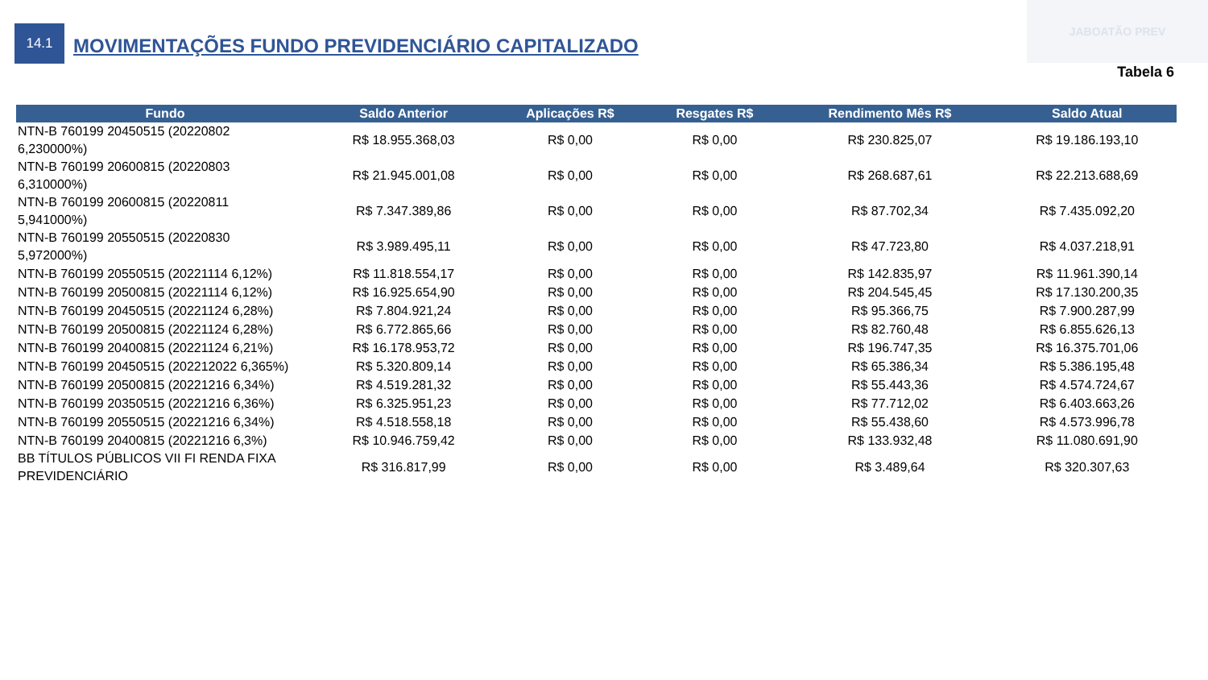JABOATÃO PREV
14.1
MOVIMENTAÇÕES FUNDO PREVIDENCIÁRIO CAPITALIZADO
Tabela 6
| Fundo | Saldo Anterior | Aplicações R$ | Resgates R$ | Rendimento Mês R$ | Saldo Atual |
| --- | --- | --- | --- | --- | --- |
| NTN-B 760199 20450515 (20220802 6,230000%) | R$ 18.955.368,03 | R$ 0,00 | R$ 0,00 | R$ 230.825,07 | R$ 19.186.193,10 |
| NTN-B 760199 20600815 (20220803 6,310000%) | R$ 21.945.001,08 | R$ 0,00 | R$ 0,00 | R$ 268.687,61 | R$ 22.213.688,69 |
| NTN-B 760199 20600815 (20220811 5,941000%) | R$ 7.347.389,86 | R$ 0,00 | R$ 0,00 | R$ 87.702,34 | R$ 7.435.092,20 |
| NTN-B 760199 20550515 (20220830 5,972000%) | R$ 3.989.495,11 | R$ 0,00 | R$ 0,00 | R$ 47.723,80 | R$ 4.037.218,91 |
| NTN-B 760199 20550515 (20221114 6,12%) | R$ 11.818.554,17 | R$ 0,00 | R$ 0,00 | R$ 142.835,97 | R$ 11.961.390,14 |
| NTN-B 760199 20500815 (20221114 6,12%) | R$ 16.925.654,90 | R$ 0,00 | R$ 0,00 | R$ 204.545,45 | R$ 17.130.200,35 |
| NTN-B 760199 20450515 (20221124 6,28%) | R$ 7.804.921,24 | R$ 0,00 | R$ 0,00 | R$ 95.366,75 | R$ 7.900.287,99 |
| NTN-B 760199 20500815 (20221124 6,28%) | R$ 6.772.865,66 | R$ 0,00 | R$ 0,00 | R$ 82.760,48 | R$ 6.855.626,13 |
| NTN-B 760199 20400815 (20221124 6,21%) | R$ 16.178.953,72 | R$ 0,00 | R$ 0,00 | R$ 196.747,35 | R$ 16.375.701,06 |
| NTN-B 760199 20450515 (202212022 6,365%) | R$ 5.320.809,14 | R$ 0,00 | R$ 0,00 | R$ 65.386,34 | R$ 5.386.195,48 |
| NTN-B 760199 20500815 (20221216 6,34%) | R$ 4.519.281,32 | R$ 0,00 | R$ 0,00 | R$ 55.443,36 | R$ 4.574.724,67 |
| NTN-B 760199 20350515 (20221216 6,36%) | R$ 6.325.951,23 | R$ 0,00 | R$ 0,00 | R$ 77.712,02 | R$ 6.403.663,26 |
| NTN-B 760199 20550515 (20221216 6,34%) | R$ 4.518.558,18 | R$ 0,00 | R$ 0,00 | R$ 55.438,60 | R$ 4.573.996,78 |
| NTN-B 760199 20400815 (20221216 6,3%) | R$ 10.946.759,42 | R$ 0,00 | R$ 0,00 | R$ 133.932,48 | R$ 11.080.691,90 |
| BB TÍTULOS PÚBLICOS VII FI RENDA FIXA PREVIDENCIÁRIO | R$ 316.817,99 | R$ 0,00 | R$ 0,00 | R$ 3.489,64 | R$ 320.307,63 |